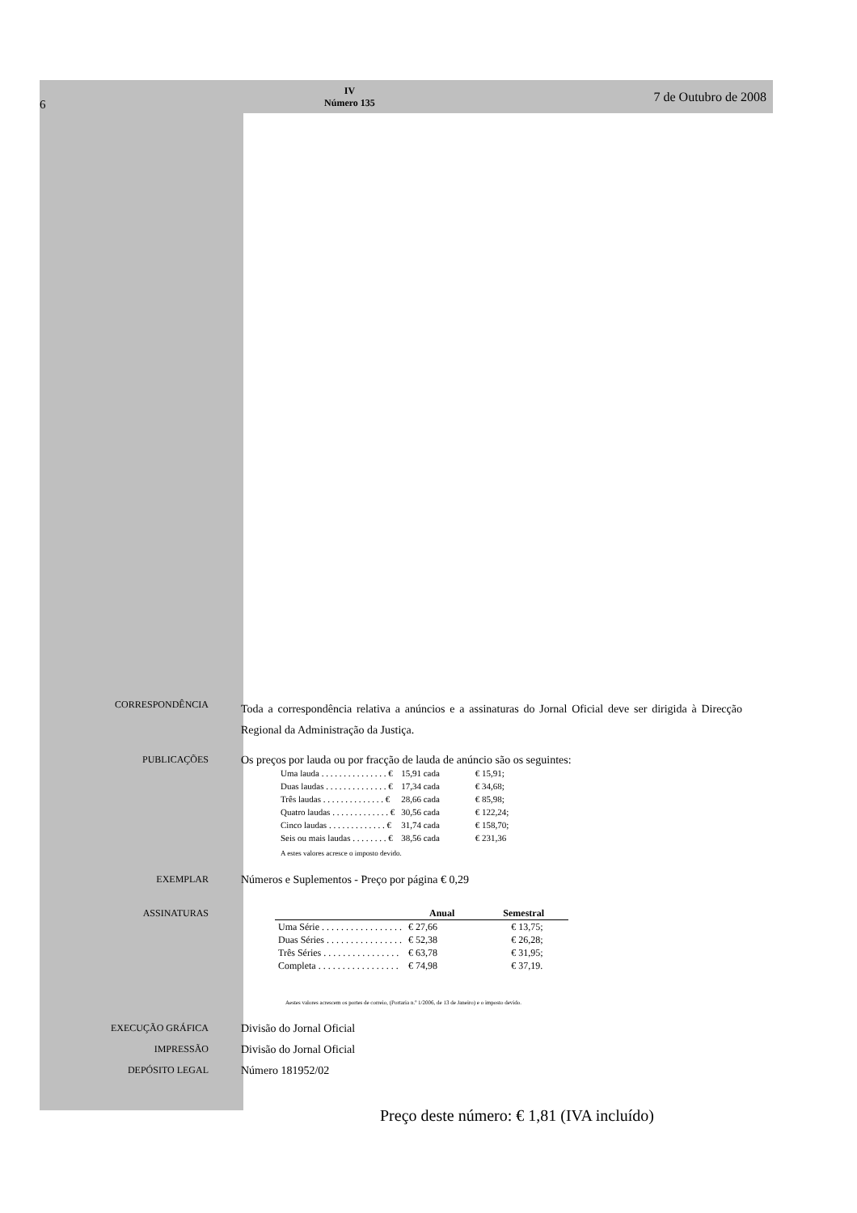6 IV
Número 135 7 de Outubro de 2008
CORRESPONDÊNCIA
Toda a correspondência relativa a anúncios e a assinaturas do Jornal Oficial deve ser dirigida à Direcção Regional da Administração da Justiça.
PUBLICAÇÕES
Os preços por lauda ou por fracção de lauda de anúncio são os seguintes:
| Uma lauda . . . . . . . . . . . . . . . € | 15,91 cada | € 15,91; |
| Duas laudas . . . . . . . . . . . . . . € | 17,34 cada | € 34,68; |
| Três laudas . . . . . . . . . . . . . . € | 28,66 cada | € 85,98; |
| Quatro laudas . . . . . . . . . . . . . € | 30,56 cada | € 122,24; |
| Cinco laudas . . . . . . . . . . . . . € | 31,74 cada | € 158,70; |
| Seis ou mais laudas . . . . . . . . € | 38,56 cada | € 231,36 |
A estes valores acresce o imposto devido.
EXEMPLAR
Números e Suplementos - Preço por página € 0,29
ASSINATURAS
| | Anual | Semestral |
| --- | --- | --- |
| Uma Série . . . . . . . . . . . . . . . . . | € 27,66 | € 13,75; |
| Duas Séries . . . . . . . . . . . . . . . . | € 52,38 | € 26,28; |
| Três Séries . . . . . . . . . . . . . . . . | € 63,78 | € 31,95; |
| Completa . . . . . . . . . . . . . . . . . | € 74,98 | € 37,19. |
Aestes valores acrescem os portes de correio, (Portaria n.º 1/2006, de 13 de Janeiro) e o imposto devido.
EXECUÇÃO GRÁFICA
Divisão do Jornal Oficial
IMPRESSÃO
Divisão do Jornal Oficial
DEPÓSITO LEGAL
Número 181952/02
Preço deste número: € 1,81 (IVA incluído)